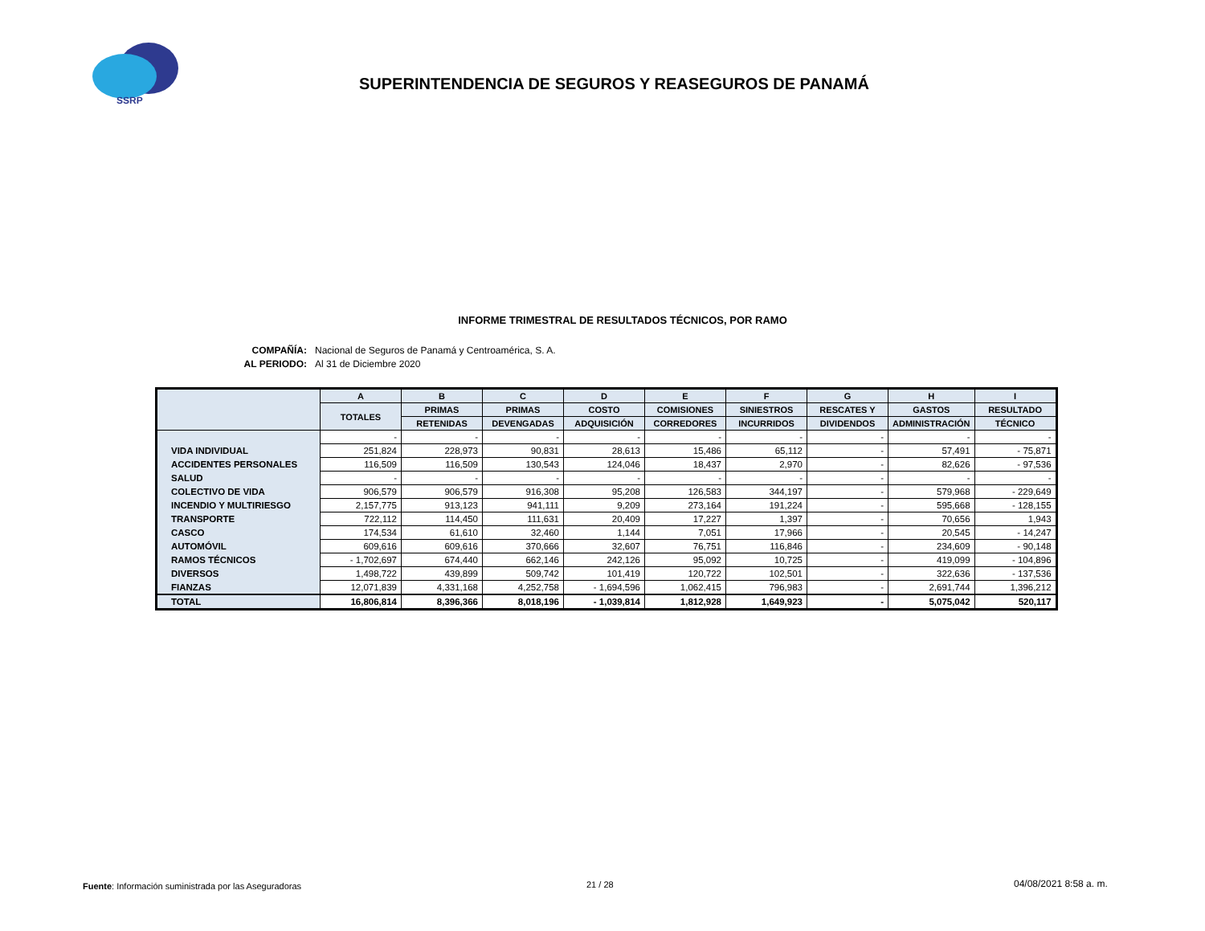SSRP
SUPERINTENDENCIA DE SEGUROS Y REASEGUROS DE PANAMÁ
INFORME TRIMESTRAL DE RESULTADOS TÉCNICOS, POR RAMO
COMPAÑÍA: Nacional de Seguros de Panamá y Centroamérica, S. A.
AL PERIODO: Al 31 de Diciembre 2020
| | A | B | C | D | E | F | G | H | I |
| --- | --- | --- | --- | --- | --- | --- | --- | --- | --- |
| | TOTALES | PRIMAS | PRIMAS | COSTO | COMISIONES | SINIESTROS | RESCATES Y | GASTOS | RESULTADO |
| | | RETENIDAS | DEVENGADAS | ADQUISICIÓN | CORREDORES | INCURRIDOS | DIVIDENDOS | ADMINISTRACIÓN | TÉCNICO |
| | - | - | - | - | - | - | - | - | - |
| VIDA INDIVIDUAL | 251,824 | 228,973 | 90,831 | 28,613 | 15,486 | 65,112 | - | 57,491 | - 75,871 |
| ACCIDENTES PERSONALES | 116,509 | 116,509 | 130,543 | 124,046 | 18,437 | 2,970 | - | 82,626 | - 97,536 |
| SALUD | - | - | - | - | - | - | - | - | - |
| COLECTIVO DE VIDA | 906,579 | 906,579 | 916,308 | 95,208 | 126,583 | 344,197 | - | 579,968 | - 229,649 |
| INCENDIO Y MULTIRIESGO | 2,157,775 | 913,123 | 941,111 | 9,209 | 273,164 | 191,224 | - | 595,668 | - 128,155 |
| TRANSPORTE | 722,112 | 114,450 | 111,631 | 20,409 | 17,227 | 1,397 | - | 70,656 | 1,943 |
| CASCO | 174,534 | 61,610 | 32,460 | 1,144 | 7,051 | 17,966 | - | 20,545 | - 14,247 |
| AUTOMÓVIL | 609,616 | 609,616 | 370,666 | 32,607 | 76,751 | 116,846 | - | 234,609 | - 90,148 |
| RAMOS TÉCNICOS | - 1,702,697 | 674,440 | 662,146 | 242,126 | 95,092 | 10,725 | - | 419,099 | - 104,896 |
| DIVERSOS | 1,498,722 | 439,899 | 509,742 | 101,419 | 120,722 | 102,501 | - | 322,636 | - 137,536 |
| FIANZAS | 12,071,839 | 4,331,168 | 4,252,758 | - 1,694,596 | 1,062,415 | 796,983 | - | 2,691,744 | 1,396,212 |
| TOTAL | 16,806,814 | 8,396,366 | 8,018,196 | - 1,039,814 | 1,812,928 | 1,649,923 | - | 5,075,042 | 520,117 |
Fuente: Información suministrada por las Aseguradoras
21 / 28 04/08/2021 8:58 a. m.